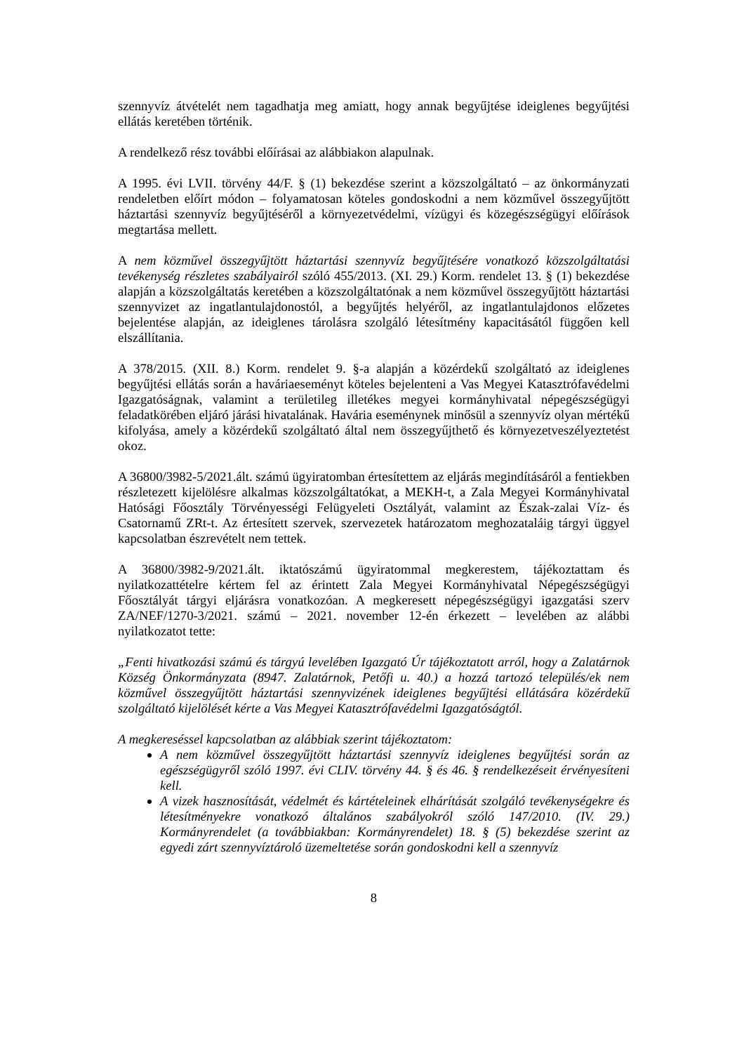szennyvíz átvételét nem tagadhatja meg amiatt, hogy annak begyűjtése ideiglenes begyűjtési ellátás keretében történik.
A rendelkező rész további előírásai az alábbiakon alapulnak.
A 1995. évi LVII. törvény 44/F. § (1) bekezdése szerint a közszolgáltató – az önkormányzati rendeletben előírt módon – folyamatosan köteles gondoskodni a nem közművel összegyűjtött háztartási szennyvíz begyűjtéséről a környezetvédelmi, vízügyi és közegészségügyi előírások megtartása mellett.
A nem közművel összegyűjtött háztartási szennyvíz begyűjtésére vonatkozó közszolgáltatási tevékenység részletes szabályairól szóló 455/2013. (XI. 29.) Korm. rendelet 13. § (1) bekezdése alapján a közszolgáltatás keretében a közszolgáltatónak a nem közművel összegyűjtött háztartási szennyvizet az ingatlantulajdonostól, a begyűjtés helyéről, az ingatlantulajdonos előzetes bejelentése alapján, az ideiglenes tárolásra szolgáló létesítmény kapacitásától függően kell elszállítania.
A 378/2015. (XII. 8.) Korm. rendelet 9. §-a alapján a közérdekű szolgáltató az ideiglenes begyűjtési ellátás során a haváriaeseményt köteles bejelenteni a Vas Megyei Katasztrófavédelmi Igazgatóságnak, valamint a területileg illetékes megyei kormányhivatal népegészségügyi feladatkörében eljáró járási hivatalának. Havária eseménynek minősül a szennyvíz olyan mértékű kifolyása, amely a közérdekű szolgáltató által nem összegyűjthető és környezetveszélyeztetést okoz.
A 36800/3982-5/2021.ált. számú ügyiratomban értesítettem az eljárás megindításáról a fentiekben részletezett kijelölésre alkalmas közszolgáltatókat, a MEKH-t, a Zala Megyei Kormányhivatal Hatósági Főosztály Törvényességi Felügyeleti Osztályát, valamint az Észak-zalai Víz- és Csatornamű ZRt-t. Az értesített szervek, szervezetek határozatom meghozataláig tárgyi üggyel kapcsolatban észrevételt nem tettek.
A 36800/3982-9/2021.ált. iktatószámú ügyiratommal megkerestem, tájékoztattam és nyilatkozattételre kértem fel az érintett Zala Megyei Kormányhivatal Népegészségügyi Főosztályát tárgyi eljárásra vonatkozóan. A megkeresett népegészségügyi igazgatási szerv ZA/NEF/1270-3/2021. számú – 2021. november 12-én érkezett – levelében az alábbi nyilatkozatot tette:
„Fenti hivatkozási számú és tárgyú levelében Igazgató Úr tájékoztatott arról, hogy a Zalatárnok Község Önkormányzata (8947. Zalatárnok, Petőfi u. 40.) a hozzá tartozó település/ek nem közművel összegyűjtött háztartási szennyvizének ideiglenes begyűjtési ellátására közérdekű szolgáltató kijelölését kérte a Vas Megyei Katasztrófavédelmi Igazgatóságtól.
A megkereséssel kapcsolatban az alábbiak szerint tájékoztatom:
A nem közművel összegyűjtött háztartási szennyvíz ideiglenes begyűjtési során az egészségügyről szóló 1997. évi CLIV. törvény 44. § és 46. § rendelkezéseit érvényesíteni kell.
A vizek hasznosítását, védelmét és kártételeinek elhárítását szolgáló tevékenységekre és létesítményekre vonatkozó általános szabályokról szóló 147/2010. (IV. 29.) Kormányrendelet (a továbbiakban: Kormányrendelet) 18. § (5) bekezdése szerint az egyedi zárt szennyvíztároló üzemeltetése során gondoskodni kell a szennyvíz
8